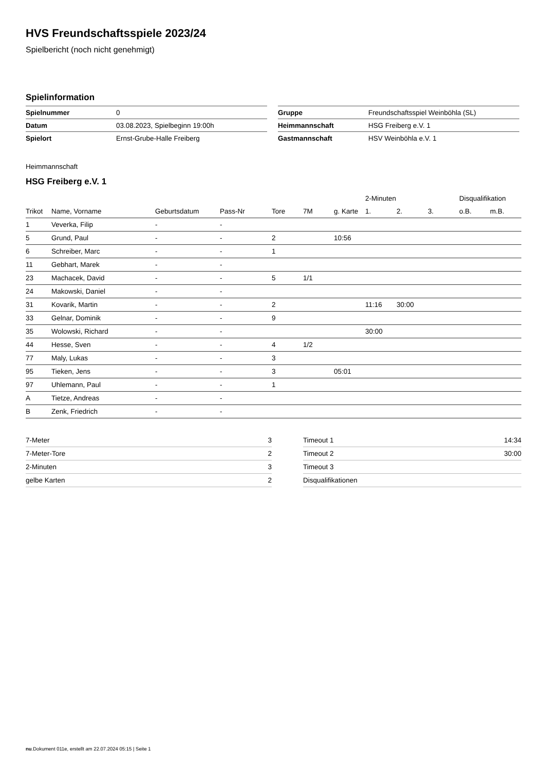HVS Freundschaftsspiele 2023/24
Spielbericht (noch nicht genehmigt)
Spielinformation
| Spielnummer | 0 |
| Datum | 03.08.2023, Spielbeginn 19:00h |
| Spielort | Ernst-Grube-Halle Freiberg |
| Gruppe | Freundschaftsspiel Weinböhla (SL) |
| Heimmannschaft | HSG Freiberg e.V. 1 |
| Gastmannschaft | HSV Weinböhla e.V. 1 |
Heimmannschaft
HSG Freiberg e.V. 1
| | | | | | | | 2-Minuten | | | Disqualifikation | |
| --- | --- | --- | --- | --- | --- | --- | --- | --- | --- | --- | --- |
| Trikot | Name, Vorname | Geburtsdatum | Pass-Nr | Tore | 7M | g. Karte | 1. | 2. | 3. | o.B. | m.B. |
| 1 | Veverka, Filip | - | - | | | | | | | | |
| 5 | Grund, Paul | - | - | 2 | | 10:56 | | | | | |
| 6 | Schreiber, Marc | - | - | 1 | | | | | | | |
| 11 | Gebhart, Marek | - | - | | | | | | | | |
| 23 | Machacek, David | - | - | 5 | 1/1 | | | | | | |
| 24 | Makowski, Daniel | - | - | | | | | | | | |
| 31 | Kovarik, Martin | - | - | 2 | | | 11:16 | 30:00 | | | |
| 33 | Gelnar, Dominik | - | - | 9 | | | | | | | |
| 35 | Wolowski, Richard | - | - | | | | 30:00 | | | | |
| 44 | Hesse, Sven | - | - | 4 | 1/2 | | | | | | |
| 77 | Maly, Lukas | - | - | 3 | | | | | | | |
| 95 | Tieken, Jens | - | - | 3 | | 05:01 | | | | | |
| 97 | Uhlemann, Paul | - | - | 1 | | | | | | | |
| A | Tietze, Andreas | - | - | | | | | | | | |
| B | Zenk, Friedrich | - | - | | | | | | | | |
| 7-Meter | 3 |
| 7-Meter-Tore | 2 |
| 2-Minuten | 3 |
| gelbe Karten | 2 |
| Timeout 1 | 14:34 |
| Timeout 2 | 30:00 |
| Timeout 3 | |
| Disqualifikationen | |
nu.Dokument 011e, erstellt am 22.07.2024 05:15 | Seite 1